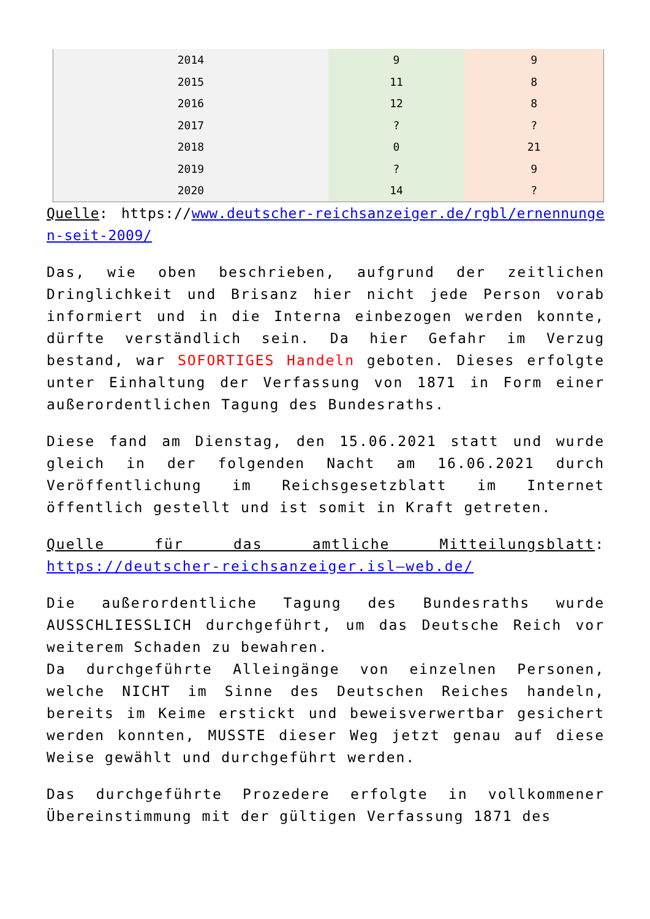| 2014 | 9 | 9 |
| 2015 | 11 | 8 |
| 2016 | 12 | 8 |
| 2017 | ? | ? |
| 2018 | 0 | 21 |
| 2019 | ? | 9 |
| 2020 | 14 | ? |
Quelle: https://www.deutscher-reichsanzeiger.de/rgbl/ernennungen-seit-2009/
Das, wie oben beschrieben, aufgrund der zeitlichen Dringlichkeit und Brisanz hier nicht jede Person vorab informiert und in die Interna einbezogen werden konnte, dürfte verständlich sein. Da hier Gefahr im Verzug bestand, war SOFORTIGES Handeln geboten. Dieses erfolgte unter Einhaltung der Verfassung von 1871 in Form einer außerordentlichen Tagung des Bundesraths.
Diese fand am Dienstag, den 15.06.2021 statt und wurde gleich in der folgenden Nacht am 16.06.2021 durch Veröffentlichung im Reichsgesetzblatt im Internet öffentlich gestellt und ist somit in Kraft getreten.
Quelle für das amtliche Mitteilungsblatt: https://deutscher-reichsanzeiger.isl—web.de/
Die außerordentliche Tagung des Bundesraths wurde AUSSCHLIESSLICH durchgeführt, um das Deutsche Reich vor weiterem Schaden zu bewahren.
Da durchgeführte Alleingänge von einzelnen Personen, welche NICHT im Sinne des Deutschen Reiches handeln, bereits im Keime erstickt und beweisverwertbar gesichert werden konnten, MUSSTE dieser Weg jetzt genau auf diese Weise gewählt und durchgeführt werden.
Das durchgeführte Prozedere erfolgte in vollkommener Übereinstimmung mit der gültigen Verfassung 1871 des